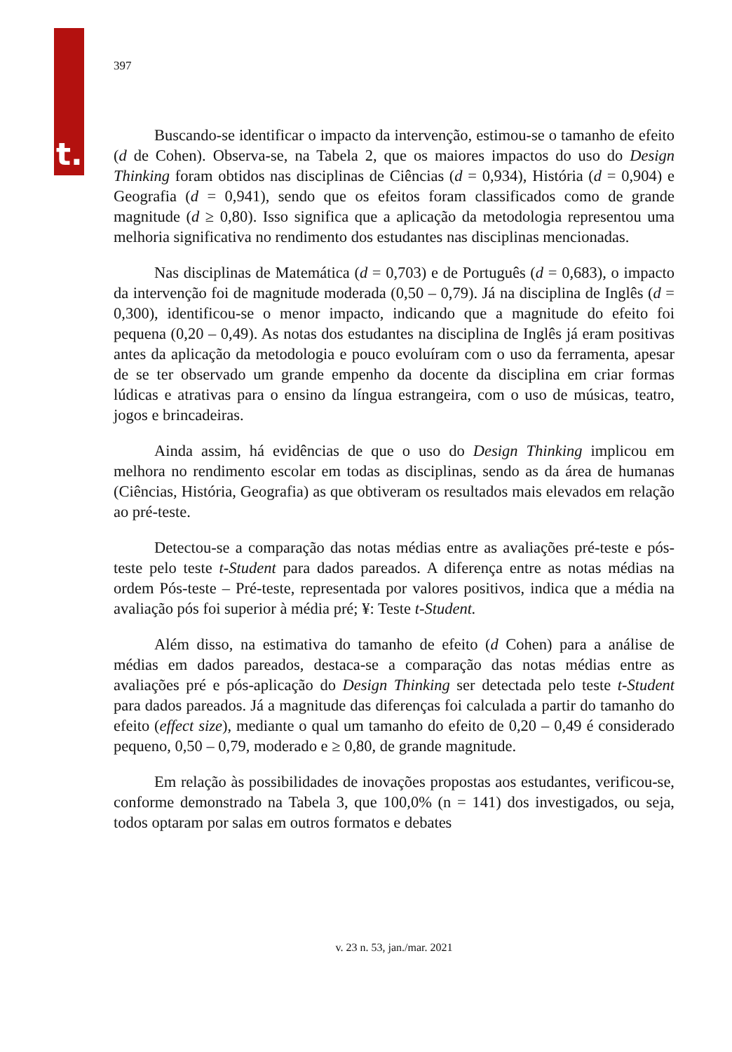t.
397
Buscando-se identificar o impacto da intervenção, estimou-se o tamanho de efeito (d de Cohen). Observa-se, na Tabela 2, que os maiores impactos do uso do Design Thinking foram obtidos nas disciplinas de Ciências (d = 0,934), História (d = 0,904) e Geografia (d = 0,941), sendo que os efeitos foram classificados como de grande magnitude (d ≥ 0,80). Isso significa que a aplicação da metodologia representou uma melhoria significativa no rendimento dos estudantes nas disciplinas mencionadas.
Nas disciplinas de Matemática (d = 0,703) e de Português (d = 0,683), o impacto da intervenção foi de magnitude moderada (0,50 – 0,79). Já na disciplina de Inglês (d = 0,300), identificou-se o menor impacto, indicando que a magnitude do efeito foi pequena (0,20 – 0,49). As notas dos estudantes na disciplina de Inglês já eram positivas antes da aplicação da metodologia e pouco evoluíram com o uso da ferramenta, apesar de se ter observado um grande empenho da docente da disciplina em criar formas lúdicas e atrativas para o ensino da língua estrangeira, com o uso de músicas, teatro, jogos e brincadeiras.
Ainda assim, há evidências de que o uso do Design Thinking implicou em melhora no rendimento escolar em todas as disciplinas, sendo as da área de humanas (Ciências, História, Geografia) as que obtiveram os resultados mais elevados em relação ao pré-teste.
Detectou-se a comparação das notas médias entre as avaliações pré-teste e pós-teste pelo teste t-Student para dados pareados. A diferença entre as notas médias na ordem Pós-teste – Pré-teste, representada por valores positivos, indica que a média na avaliação pós foi superior à média pré; ¥: Teste t-Student.
Além disso, na estimativa do tamanho de efeito (d Cohen) para a análise de médias em dados pareados, destaca-se a comparação das notas médias entre as avaliações pré e pós-aplicação do Design Thinking ser detectada pelo teste t-Student para dados pareados. Já a magnitude das diferenças foi calculada a partir do tamanho do efeito (effect size), mediante o qual um tamanho do efeito de 0,20 – 0,49 é considerado pequeno, 0,50 – 0,79, moderado e ≥ 0,80, de grande magnitude.
Em relação às possibilidades de inovações propostas aos estudantes, verificou-se, conforme demonstrado na Tabela 3, que 100,0% (n = 141) dos investigados, ou seja, todos optaram por salas em outros formatos e debates
v. 23 n. 53, jan./mar. 2021